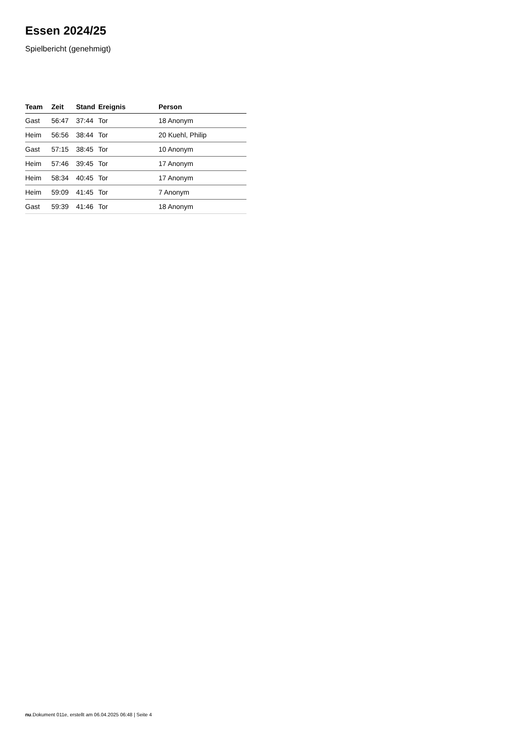Essen 2024/25
Spielbericht (genehmigt)
| Team | Zeit | Stand | Ereignis | Person |
| --- | --- | --- | --- | --- |
| Gast | 56:47 | 37:44 | Tor | 18 Anonym |
| Heim | 56:56 | 38:44 | Tor | 20 Kuehl, Philip |
| Gast | 57:15 | 38:45 | Tor | 10 Anonym |
| Heim | 57:46 | 39:45 | Tor | 17 Anonym |
| Heim | 58:34 | 40:45 | Tor | 17 Anonym |
| Heim | 59:09 | 41:45 | Tor | 7 Anonym |
| Gast | 59:39 | 41:46 | Tor | 18 Anonym |
nu.Dokument 011e, erstellt am 06.04.2025 06:48 | Seite 4